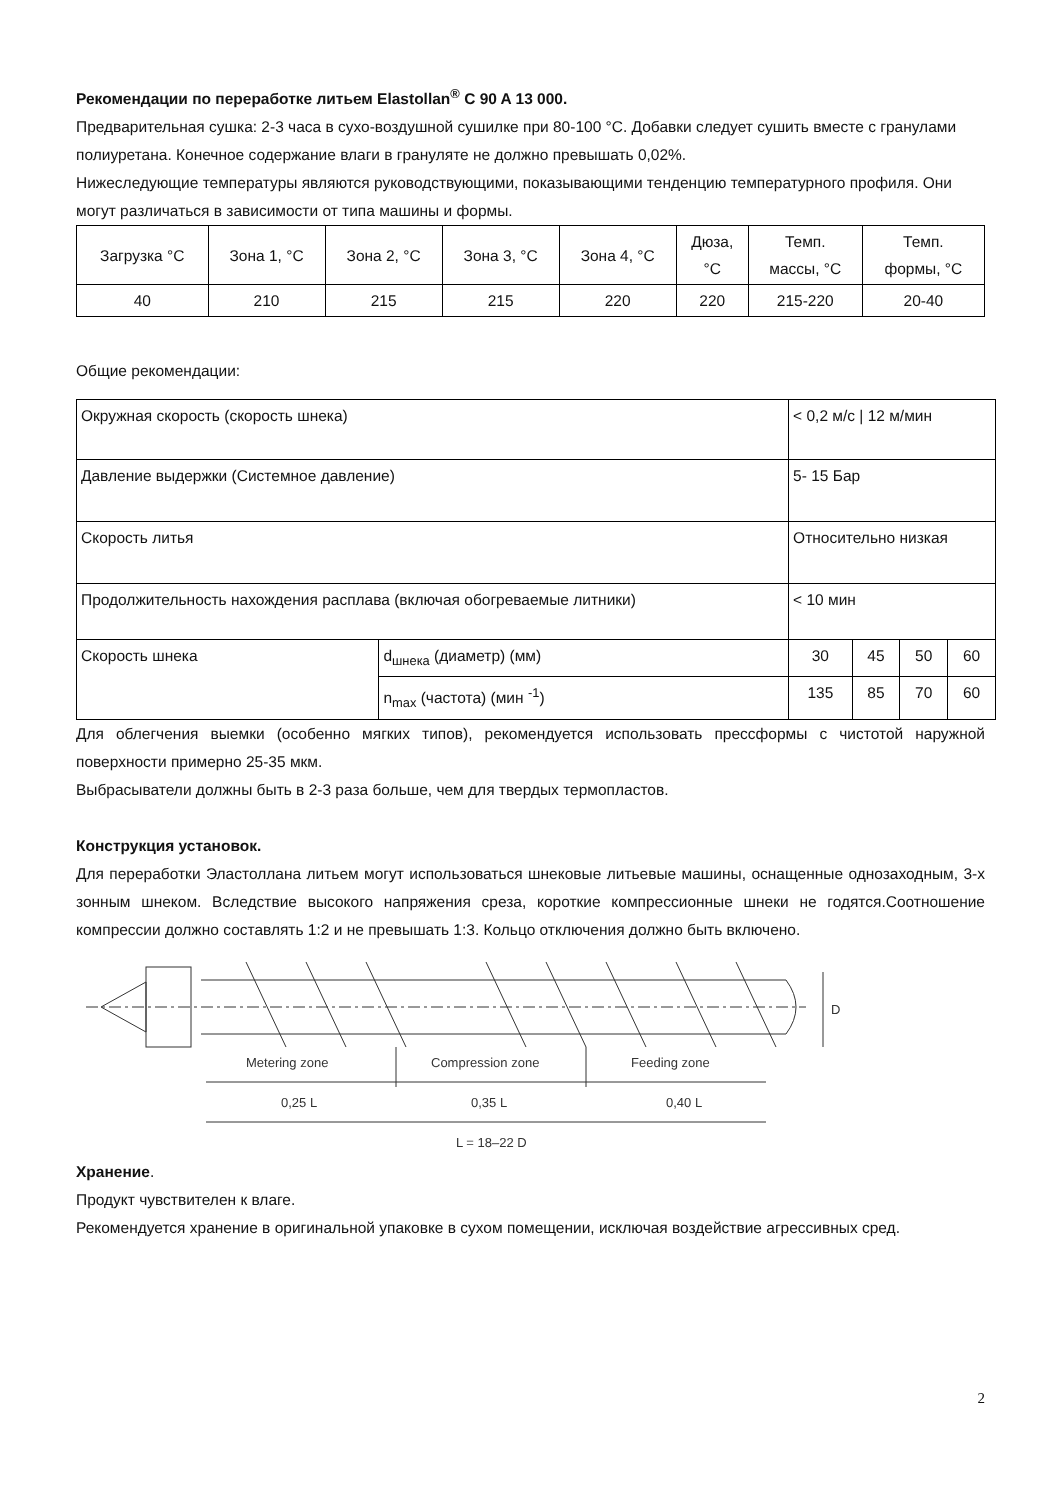Рекомендации по переработке литьем Elastollan<sup>®</sup> C 90 A 13 000.
Предварительная сушка: 2-3 часа в сухо-воздушной сушилке при 80-100 °С. Добавки следует сушить вместе с гранулами полиуретана. Конечное содержание влаги в грануляте не должно превышать 0,02%.
Нижеследующие температуры являются руководствующими, показывающими тенденцию температурного профиля. Они могут различаться в зависимости от типа машины и формы.
| Загрузка °С | Зона 1, °С | Зона 2, °С | Зона 3, °С | Зона 4, °С | Дюза, °С | Темп. массы, °С | Темп. формы, °С |
| 40 | 210 | 215 | 215 | 220 | 220 | 215-220 | 20-40 |
Общие рекомендации:
| Окружная скорость (скорость шнека) | | < 0,2 м/с / 12 м/мин | | | |
| Давление выдержки (Системное давление) | | 5- 15 Бар | | | |
| Скорость литья | | Относительно низкая | | | |
| Продолжительность нахождения расплава (включая обогреваемые литники) | | < 10 мин | | | |
| Скорость шнека | d<sub>шнека</sub> (диаметр) (мм) | 30 | 45 | 50 | 60 |
| | n<sub>max</sub> (частота) (мин <sup>-1</sup>) | 135 | 85 | 70 | 60 |
Для облегчения выемки (особенно мягких типов), рекомендуется использовать прессформы с чистотой наружной поверхности примерно 25-35 мкм.
Выбрасыватели должны быть в 2-3 раза больше, чем для твердых термопластов.
Конструкция установок.
Для переработки Эластоллана литьем могут использоваться шнековые литьевые машины, оснащенные однозаходным, 3-х зонным шнеком. Вследствие высокого напряжения среза, короткие компрессионные шнеки не годятся.Соотношение компрессии должно составлять 1:2 и не превышать 1:3. Кольцо отключения должно быть включено.
D
Metering zone
Compression zone
Feeding zone
0,25 L
0,35 L
0,40 L
L = 18–22 D
Хранение.
Продукт чувствителен к влаге.
Рекомендуется хранение в оригинальной упаковке в сухом помещении, исключая воздействие агрессивных сред.
2